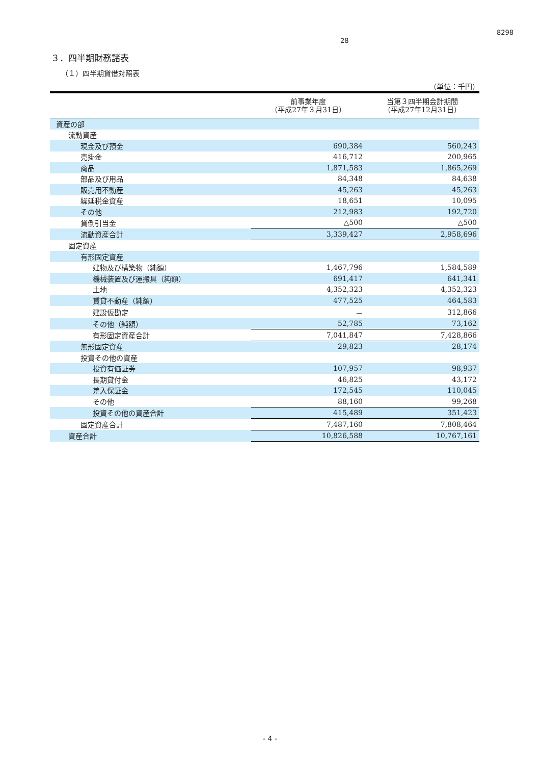28
8298
３．四半期財務諸表
（１）四半期貸借対照表
（単位：千円）
| | 前事業年度 （平成27年３月31日） | 当第３四半期会計期間 （平成27年12月31日） |
| --- | --- | --- |
| 資産の部 | | |
| 流動資産 | | |
| 現金及び預金 | 690,384 | 560,243 |
| 売掛金 | 416,712 | 200,965 |
| 商品 | 1,871,583 | 1,865,269 |
| 部品及び用品 | 84,348 | 84,638 |
| 販売用不動産 | 45,263 | 45,263 |
| 繰延税金資産 | 18,651 | 10,095 |
| その他 | 212,983 | 192,720 |
| 貸倒引当金 | △500 | △500 |
| 流動資産合計 | 3,339,427 | 2,958,696 |
| 固定資産 | | |
| 有形固定資産 | | |
| 建物及び構築物（純額） | 1,467,796 | 1,584,589 |
| 機械装置及び運搬具（純額） | 691,417 | 641,341 |
| 土地 | 4,352,323 | 4,352,323 |
| 賃貸不動産（純額） | 477,525 | 464,583 |
| 建設仮勘定 | － | 312,866 |
| その他（純額） | 52,785 | 73,162 |
| 有形固定資産合計 | 7,041,847 | 7,428,866 |
| 無形固定資産 | 29,823 | 28,174 |
| 投資その他の資産 | | |
| 投資有価証券 | 107,957 | 98,937 |
| 長期貸付金 | 46,825 | 43,172 |
| 差入保証金 | 172,545 | 110,045 |
| その他 | 88,160 | 99,268 |
| 投資その他の資産合計 | 415,489 | 351,423 |
| 固定資産合計 | 7,487,160 | 7,808,464 |
| 資産合計 | 10,826,588 | 10,767,161 |
- 4 -